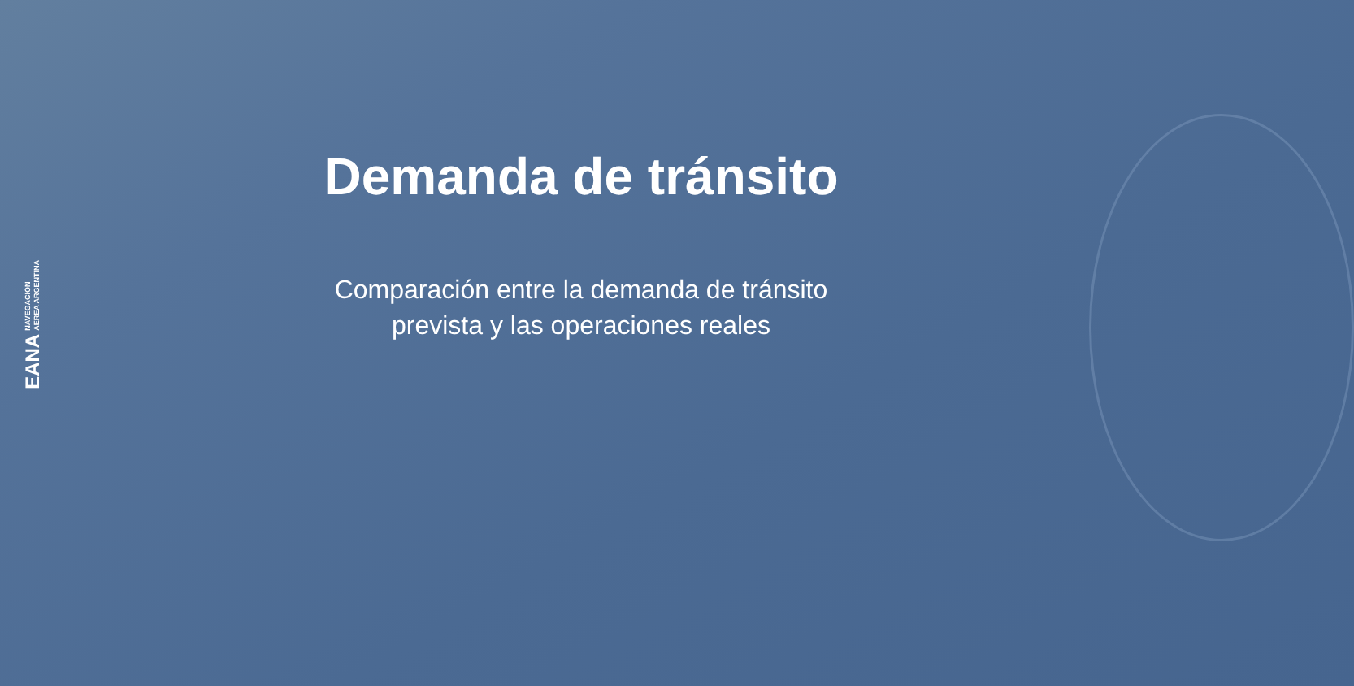EANA NAVEGACIÓN
AÉREA ARGENTINA
Demanda de tránsito
Comparación entre la demanda de tránsito prevista y las operaciones reales